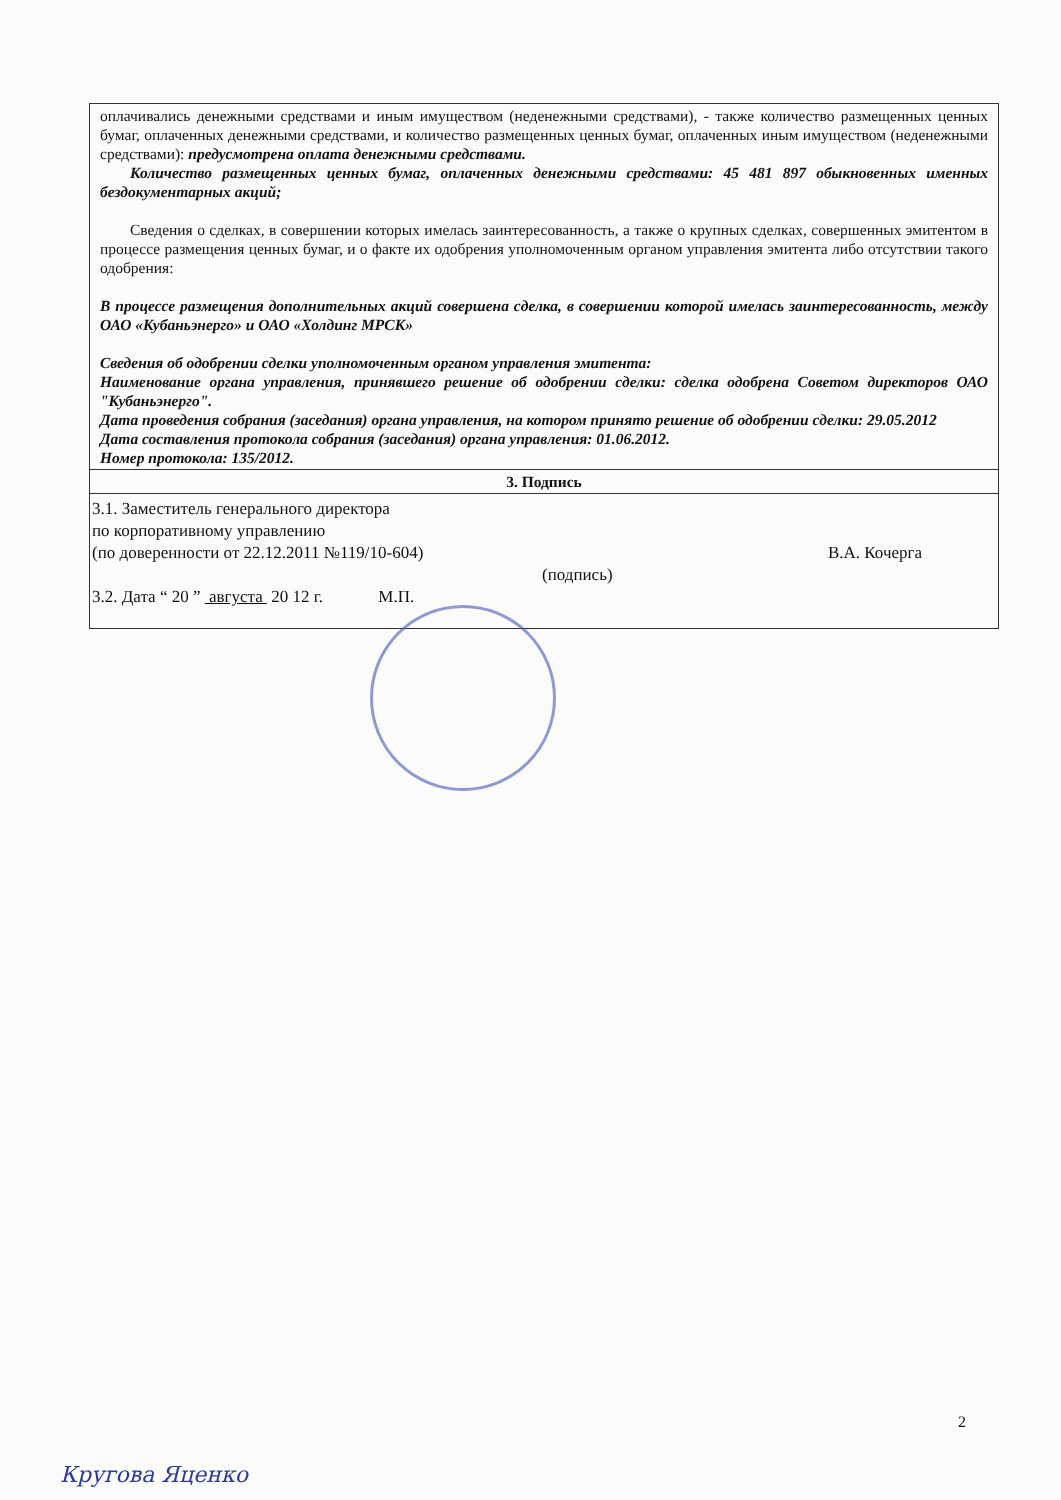| оплачивались денежными средствами и иным имуществом (неденежными средствами), - также количество размещенных ценных бумаг, оплаченных денежными средствами, и количество размещенных ценных бумаг, оплаченных иным имуществом (неденежными средствами): предусмотрена оплата денежными средствами. Количество размещенных ценных бумаг, оплаченных денежными средствами: 45 481 897 обыкновенных именных бездокументарных акций; Сведения о сделках, в совершении которых имелась заинтересованность, а также о крупных сделках, совершенных эмитентом в процессе размещения ценных бумаг, и о факте их одобрения уполномоченным органом управления эмитента либо отсутствии такого одобрения: В процессе размещения дополнительных акций совершена сделка, в совершении которой имелась заинтересованность, между ОАО «Кубаньэнерго» и ОАО «Холдинг МРСК» Сведения об одобрении сделки уполномоченным органом управления эмитента: Наименование органа управления, принявшего решение об одобрении сделки: сделка одобрена Советом директоров ОАО "Кубаньэнерго". Дата проведения собрания (заседания) органа управления, на котором принято решение об одобрении сделки: 29.05.2012 Дата составления протокола собрания (заседания) органа управления: 01.06.2012. Номер протокола: 135/2012. |
| 3. Подпись |
| 3.1. Заместитель генерального директора по корпоративному управлению (по доверенности от 22.12.2011 №119/10-604) В.А. Кочерга (подпись) 3.2. Дата “ 20 ” августа 20 12 г. М.П. |
2
Кругова Яценко